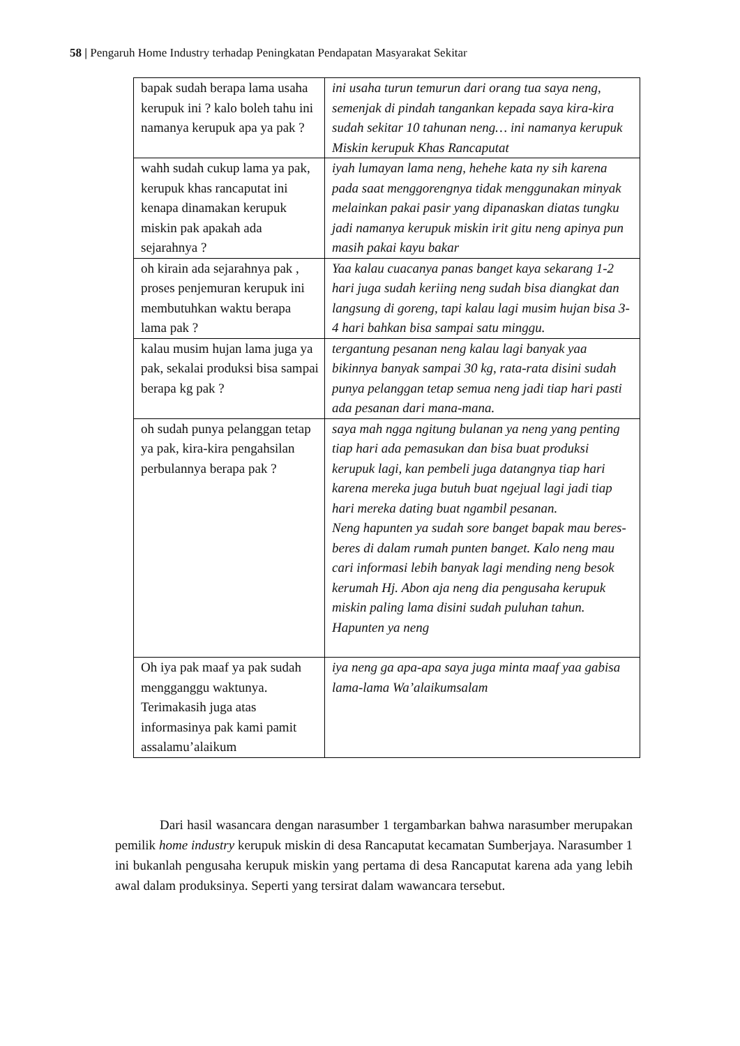58 | Pengaruh Home Industry terhadap Peningkatan Pendapatan Masyarakat Sekitar
| bapak sudah berapa lama usaha kerupuk ini ? kalo boleh tahu ini namanya kerupuk apa ya pak ? | ini usaha turun temurun dari orang tua saya neng, semenjak di pindah tangankan kepada saya kira-kira sudah sekitar 10 tahunan neng… ini namanya kerupuk Miskin kerupuk Khas Rancaputat |
| wahh sudah cukup lama ya pak, kerupuk khas rancaputat ini kenapa dinamakan kerupuk miskin pak apakah ada sejarahnya ? | iyah lumayan lama neng, hehehe kata ny sih karena pada saat menggorengnya tidak menggunakan minyak melainkan pakai pasir yang dipanaskan diatas tungku jadi namanya kerupuk miskin irit gitu neng apinya pun masih pakai kayu bakar |
| oh kirain ada sejarahnya pak , proses penjemuran kerupuk ini membutuhkan waktu berapa lama pak ? | Yaa kalau cuacanya panas banget kaya sekarang 1-2 hari juga sudah keriing neng sudah bisa diangkat dan langsung di goreng, tapi kalau lagi musim hujan bisa 3-4 hari bahkan bisa sampai satu minggu. |
| kalau musim hujan lama juga ya pak, sekalai produksi bisa sampai berapa kg pak ? | tergantung pesanan neng kalau lagi banyak yaa bikinnya banyak sampai 30 kg, rata-rata disini sudah punya pelanggan tetap semua neng jadi tiap hari pasti ada pesanan dari mana-mana. |
| oh sudah punya pelanggan tetap ya pak, kira-kira pengahsilan perbulannya berapa pak ? | saya mah ngga ngitung bulanan ya neng yang penting tiap hari ada pemasukan dan bisa buat produksi kerupuk lagi, kan pembeli juga datangnya tiap hari karena mereka juga butuh buat ngejual lagi jadi tiap hari mereka dating buat ngambil pesanan. Neng hapunten ya sudah sore banget bapak mau beres-beres di dalam rumah punten banget. Kalo neng mau cari informasi lebih banyak lagi mending neng besok kerumah Hj. Abon aja neng dia pengusaha kerupuk miskin paling lama disini sudah puluhan tahun. Hapunten ya neng |
| Oh iya pak maaf ya pak sudah mengganggu waktunya. Terimakasih juga atas informasinya pak kami pamit assalamu’alaikum | iya neng ga apa-apa saya juga minta maaf yaa gabisa lama-lama Wa’alaikumsalam |
Dari hasil wasancara dengan narasumber 1 tergambarkan bahwa narasumber merupakan pemilik home industry kerupuk miskin di desa Rancaputat kecamatan Sumberjaya. Narasumber 1 ini bukanlah pengusaha kerupuk miskin yang pertama di desa Rancaputat karena ada yang lebih awal dalam produksinya. Seperti yang tersirat dalam wawancara tersebut.